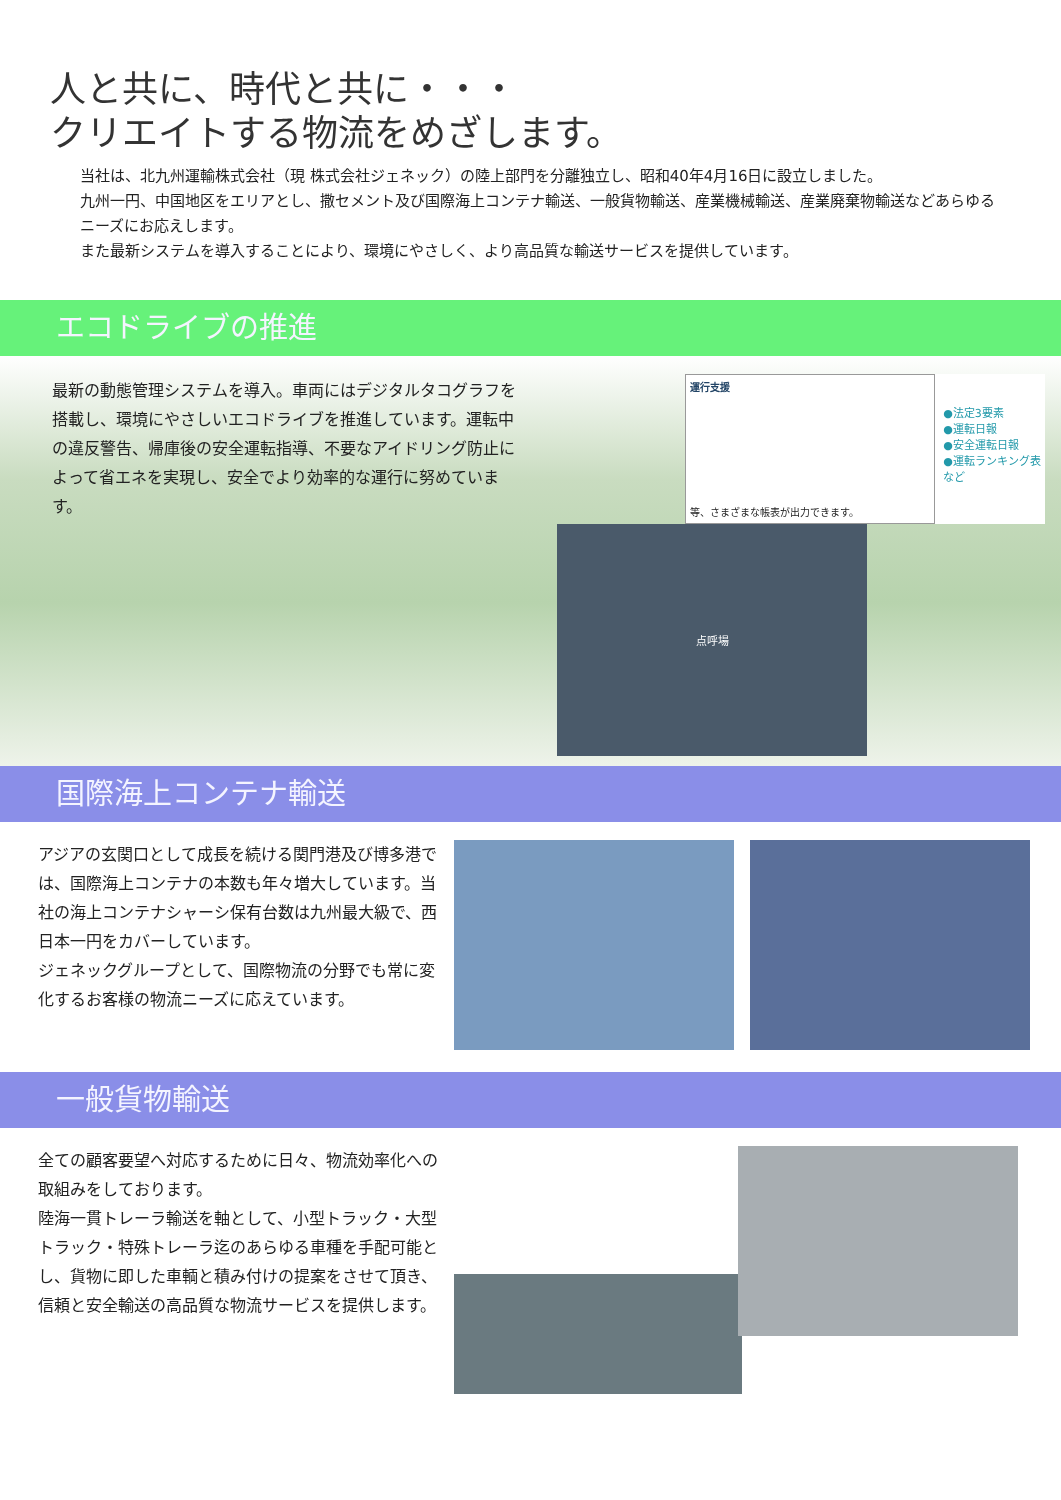人と共に、時代と共に・・・
クリエイトする物流をめざします。
当社は、北九州運輸株式会社（現 株式会社ジェネック）の陸上部門を分離独立し、昭和40年4月16日に設立しました。
九州一円、中国地区をエリアとし、撒セメント及び国際海上コンテナ輸送、一般貨物輸送、産業機械輸送、産業廃棄物輸送などあらゆるニーズにお応えします。
また最新システムを導入することにより、環境にやさしく、より高品質な輸送サービスを提供しています。
エコドライブの推進
最新の動態管理システムを導入。車両にはデジタルタコグラフを搭載し、環境にやさしいエコドライブを推進しています。運転中の違反警告、帰庫後の安全運転指導、不要なアイドリング防止によって省エネを実現し、安全でより効率的な運行に努めています。
運行支援
等、さまざまな帳表が出力できます。
●法定3要素
●運転日報
●安全運転日報
●運転ランキング表
など
点呼場
国際海上コンテナ輸送
アジアの玄関口として成長を続ける関門港及び博多港では、国際海上コンテナの本数も年々増大しています。当社の海上コンテナシャーシ保有台数は九州最大級で、西日本一円をカバーしています。
ジェネックグループとして、国際物流の分野でも常に変化するお客様の物流ニーズに応えています。
一般貨物輸送
全ての顧客要望へ対応するために日々、物流効率化への取組みをしております。
陸海一貫トレーラ輸送を軸として、小型トラック・大型トラック・特殊トレーラ迄のあらゆる車種を手配可能とし、貨物に即した車輌と積み付けの提案をさせて頂き、信頼と安全輸送の高品質な物流サービスを提供します。